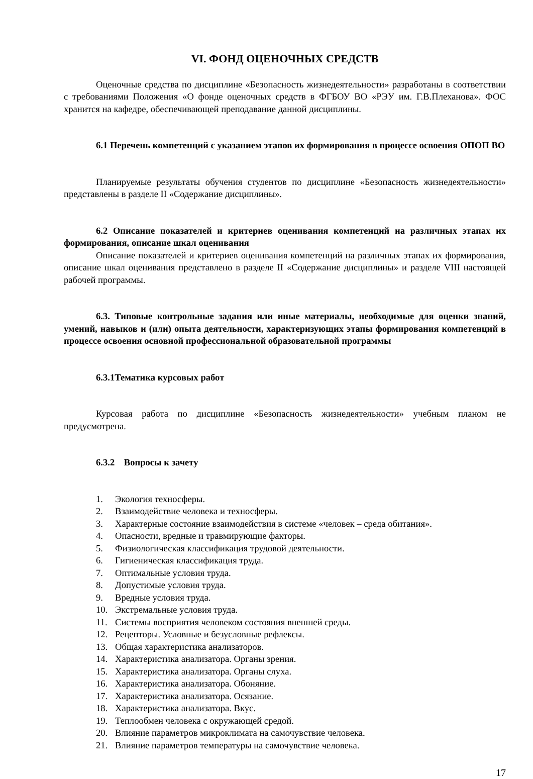VI. ФОНД ОЦЕНОЧНЫХ СРЕДСТВ
Оценочные средства по дисциплине «Безопасность жизнедеятельности» разработаны в соответствии с требованиями Положения «О фонде оценочных средств в ФГБОУ ВО «РЭУ им. Г.В.Плеханова». ФОС хранится на кафедре, обеспечивающей преподавание данной дисциплины.
6.1 Перечень компетенций с указанием этапов их формирования в процессе освоения ОПОП ВО
Планируемые результаты обучения студентов по дисциплине «Безопасность жизнедеятельности» представлены в разделе II «Содержание дисциплины».
6.2 Описание показателей и критериев оценивания компетенций на различных этапах их формирования, описание шкал оценивания
Описание показателей и критериев оценивания компетенций на различных этапах их формирования, описание шкал оценивания представлено в разделе II «Содержание дисциплины» и разделе VIII настоящей рабочей программы.
6.3. Типовые контрольные задания или иные материалы, необходимые для оценки знаний, умений, навыков и (или) опыта деятельности, характеризующих этапы формирования компетенций в процессе освоения основной профессиональной образовательной программы
6.3.1Тематика курсовых работ
Курсовая работа по дисциплине «Безопасность жизнедеятельности» учебным планом не предусмотрена.
6.3.2 Вопросы к зачету
1. Экология техносферы.
2. Взаимодействие человека и техносферы.
3. Характерные состояние взаимодействия в системе «человек – среда обитания».
4. Опасности, вредные и травмирующие факторы.
5. Физиологическая классификация трудовой деятельности.
6. Гигиеническая классификация труда.
7. Оптимальные условия труда.
8. Допустимые условия труда.
9. Вредные условия труда.
10. Экстремальные условия труда.
11. Системы восприятия человеком состояния внешней среды.
12. Рецепторы. Условные и безусловные рефлексы.
13. Общая характеристика анализаторов.
14. Характеристика анализатора. Органы зрения.
15. Характеристика анализатора. Органы слуха.
16. Характеристика анализатора. Обоняние.
17. Характеристика анализатора. Осязание.
18. Характеристика анализатора. Вкус.
19. Теплообмен человека с окружающей средой.
20. Влияние параметров микроклимата на самочувствие человека.
21. Влияние параметров температуры на самочувствие человека.
17